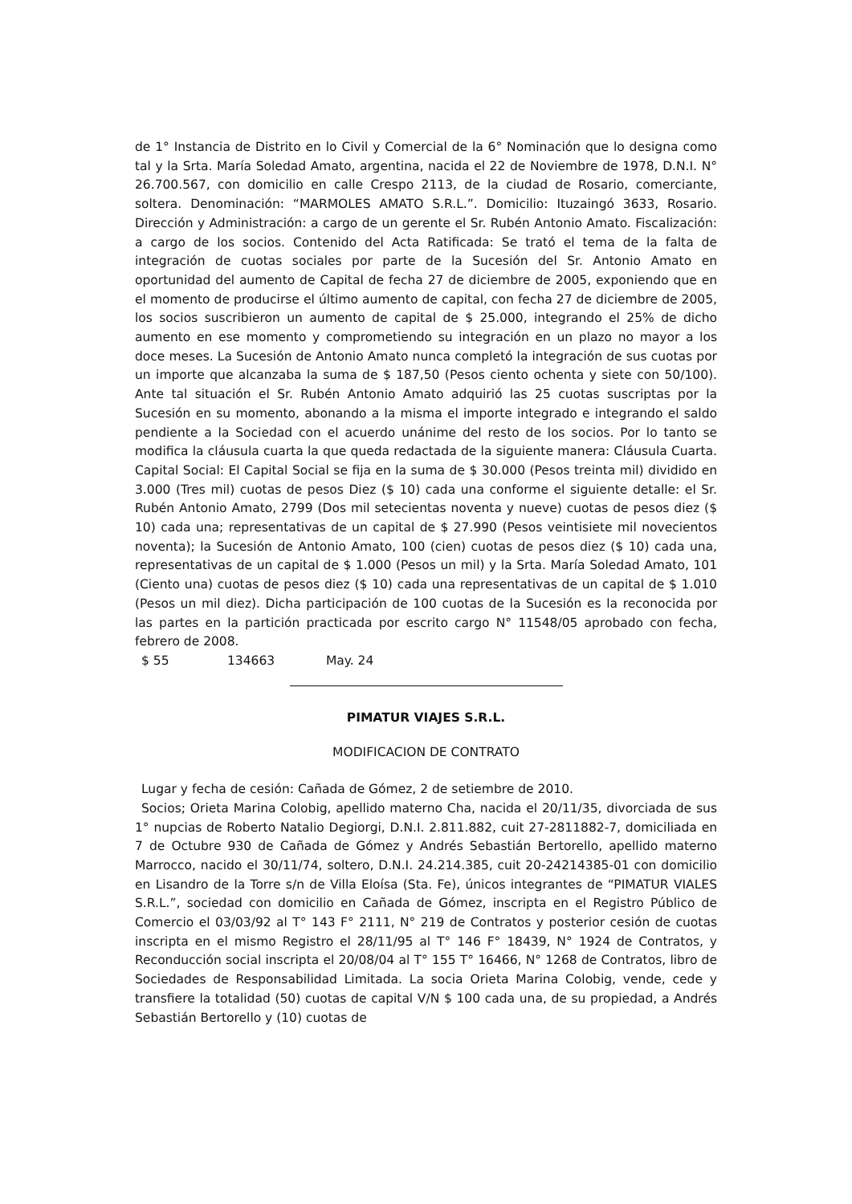de 1° Instancia de Distrito en lo Civil y Comercial de la 6° Nominación que lo designa como tal y la Srta. María Soledad Amato, argentina, nacida el 22 de Noviembre de 1978, D.N.I. N° 26.700.567, con domicilio en calle Crespo 2113, de la ciudad de Rosario, comerciante, soltera. Denominación: “MARMOLES AMATO S.R.L.”. Domicilio: Ituzaingó 3633, Rosario. Dirección y Administración: a cargo de un gerente el Sr. Rubén Antonio Amato. Fiscalización: a cargo de los socios. Contenido del Acta Ratificada: Se trató el tema de la falta de integración de cuotas sociales por parte de la Sucesión del Sr. Antonio Amato en oportunidad del aumento de Capital de fecha 27 de diciembre de 2005, exponiendo que en el momento de producirse el último aumento de capital, con fecha 27 de diciembre de 2005, los socios suscribieron un aumento de capital de $ 25.000, integrando el 25% de dicho aumento en ese momento y comprometiendo su integración en un plazo no mayor a los doce meses. La Sucesión de Antonio Amato nunca completó la integración de sus cuotas por un importe que alcanzaba la suma de $ 187,50 (Pesos ciento ochenta y siete con 50/100). Ante tal situación el Sr. Rubén Antonio Amato adquirió las 25 cuotas suscriptas por la Sucesión en su momento, abonando a la misma el importe integrado e integrando el saldo pendiente a la Sociedad con el acuerdo unánime del resto de los socios. Por lo tanto se modifica la cláusula cuarta la que queda redactada de la siguiente manera: Cláusula Cuarta. Capital Social: El Capital Social se fija en la suma de $ 30.000 (Pesos treinta mil) dividido en 3.000 (Tres mil) cuotas de pesos Diez ($ 10) cada una conforme el siguiente detalle: el Sr. Rubén Antonio Amato, 2799 (Dos mil setecientas noventa y nueve) cuotas de pesos diez ($ 10) cada una; representativas de un capital de $ 27.990 (Pesos veintisiete mil novecientos noventa); la Sucesión de Antonio Amato, 100 (cien) cuotas de pesos diez ($ 10) cada una, representativas de un capital de $ 1.000 (Pesos un mil) y la Srta. María Soledad Amato, 101 (Ciento una) cuotas de pesos diez ($ 10) cada una representativas de un capital de $ 1.010 (Pesos un mil diez). Dicha participación de 100 cuotas de la Sucesión es la reconocida por las partes en la partición practicada por escrito cargo N° 11548/05 aprobado con fecha, febrero de 2008.
$ 55 134663 May. 24
PIMATUR VIAJES S.R.L.
MODIFICACION DE CONTRATO
Lugar y fecha de cesión: Cañada de Gómez, 2 de setiembre de 2010.
Socios; Orieta Marina Colobig, apellido materno Cha, nacida el 20/11/35, divorciada de sus 1° nupcias de Roberto Natalio Degiorgi, D.N.I. 2.811.882, cuit 27-2811882-7, domiciliada en 7 de Octubre 930 de Cañada de Gómez y Andrés Sebastián Bertorello, apellido materno Marrocco, nacido el 30/11/74, soltero, D.N.I. 24.214.385, cuit 20-24214385-01 con domicilio en Lisandro de la Torre s/n de Villa Eloísa (Sta. Fe), únicos integrantes de “PIMATUR VIALES S.R.L.”, sociedad con domicilio en Cañada de Gómez, inscripta en el Registro Público de Comercio el 03/03/92 al T° 143 F° 2111, N° 219 de Contratos y posterior cesión de cuotas inscripta en el mismo Registro el 28/11/95 al T° 146 F° 18439, N° 1924 de Contratos, y Reconducción social inscripta el 20/08/04 al T° 155 T° 16466, N° 1268 de Contratos, libro de Sociedades de Responsabilidad Limitada. La socia Orieta Marina Colobig, vende, cede y transfiere la totalidad (50) cuotas de capital V/N $ 100 cada una, de su propiedad, a Andrés Sebastián Bertorello y (10) cuotas de